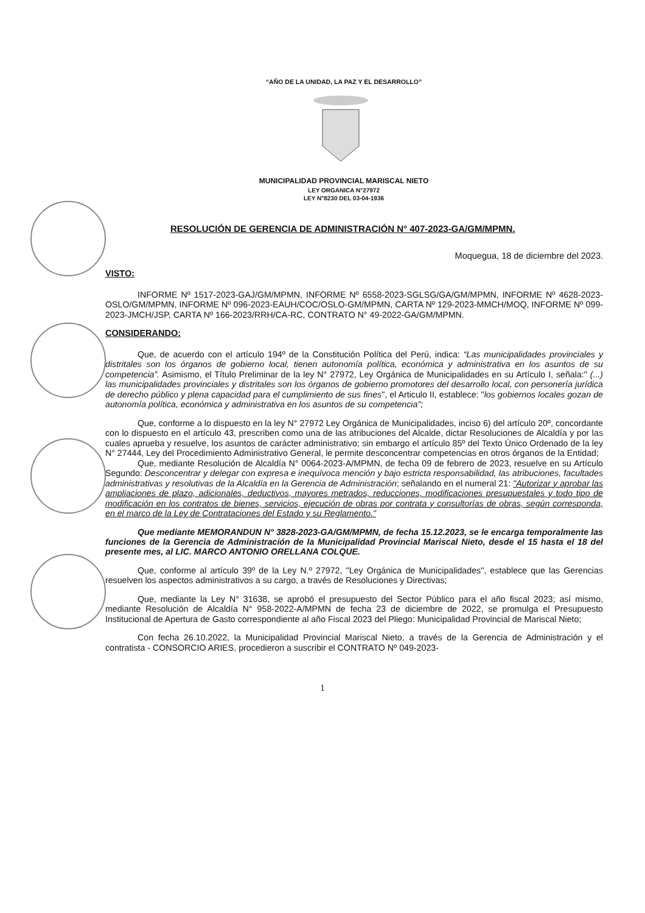“AÑO DE LA UNIDAD, LA PAZ Y EL DESARROLLO”
MUNICIPALIDAD PROVINCIAL MARISCAL NIETO
LEY ORGANICA N°27972
LEY N°8230 DEL 03-04-1936
RESOLUCIÓN DE GERENCIA DE ADMINISTRACIÓN N° 407-2023-GA/GM/MPMN.
Moquegua, 18 de diciembre del 2023.
VISTO:
INFORME Nº 1517-2023-GAJ/GM/MPMN, INFORME Nº 6558-2023-SGLSG/GA/GM/MPMN, INFORME Nº 4628-2023-OSLO/GM/MPMN, INFORME Nº 096-2023-EAUH/COC/OSLO-GM/MPMN, CARTA Nº 129-2023-MMCH/MOQ, INFORME Nº 099-2023-JMCH/JSP, CARTA Nº 166-2023/RRH/CA-RC, CONTRATO N° 49-2022-GA/GM/MPMN.
CONSIDERANDO:
Que, de acuerdo con el artículo 194º de la Constitución Política del Perú, indica: “Las municipalidades provinciales y distritales son los órganos de gobierno local, tienen autonomía política, económica y administrativa en los asuntos de su competencia”. Asimismo, el Título Preliminar de la ley N° 27972, Ley Orgánica de Municipalidades en su Artículo I, señala:" (...) las municipalidades provinciales y distritales son los órganos de gobierno promotores del desarrollo local, con personería jurídica de derecho público y plena capacidad para el cumplimiento de sus fines", el Articulo II, establece: "los gobiernos locales gozan de autonomía política, económica y administrativa en los asuntos de su competencia";
Que, conforme a lo dispuesto en la ley N° 27972 Ley Orgánica de Municipalidades, inciso 6) del artículo 20º, concordante con lo dispuesto en el artículo 43, prescriben como una de las atribuciones del Alcalde, dictar Resoluciones de Alcaldía y por las cuales aprueba y resuelve, los asuntos de carácter administrativo; sin embargo el artículo 85º del Texto Único Ordenado de la ley N° 27444, Ley del Procedimiento Administrativo General, le permite desconcentrar competencias en otros órganos de la Entidad;
Que, mediante Resolución de Alcaldía N° 0064-2023-A/MPMN, de fecha 09 de febrero de 2023, resuelve en su Artículo Segundo: Desconcentrar y delegar con expresa e inequívoca mención y bajo estricta responsabilidad, las atribuciones, facultades administrativas y resolutivas de la Alcaldía en la Gerencia de Administración; señalando en el numeral 21: "Autorizar y aprobar las ampliaciones de plazo, adicionales, deductivos, mayores metrados, reducciones, modificaciones presupuestales y todo tipo de modificación en los contratos de bienes, servicios, ejecución de obras por contrata y consultorías de obras, según corresponda, en el marco de la Ley de Contrataciones del Estado y su Reglamento."
Que mediante MEMORANDUN N° 3828-2023-GA/GM/MPMN, de fecha 15.12.2023, se le encarga temporalmente las funciones de la Gerencia de Administración de la Municipalidad Provincial Mariscal Nieto, desde el 15 hasta el 18 del presente mes, al LIC. MARCO ANTONIO ORELLANA COLQUE.
Que, conforme al artículo 39º de la Ley N.º 27972, "Ley Orgánica de Municipalidades", establece que las Gerencias resuelven los aspectos administrativos a su cargo, a través de Resoluciones y Directivas;
Que, mediante la Ley N° 31638, se aprobó el presupuesto del Sector Público para el año fiscal 2023; así mismo, mediante Resolución de Alcaldía N° 958-2022-A/MPMN de fecha 23 de diciembre de 2022, se promulga el Presupuesto Institucional de Apertura de Gasto correspondiente al año Fiscal 2023 del Pliego: Municipalidad Provincial de Mariscal Nieto;
Con fecha 26.10.2022, la Municipalidad Provincial Mariscal Nieto, a través de la Gerencia de Administración y el contratista - CONSORCIO ARIES, procedieron a suscribir el CONTRATO Nº 049-2023-
1